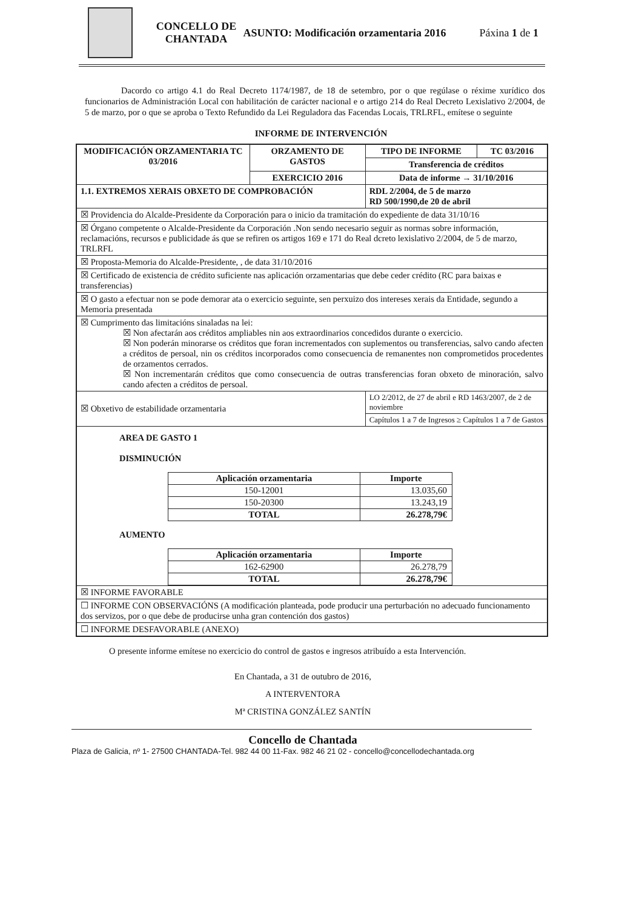CONCELLO DE CHANTADA
ASUNTO: Modificación orzamentaria 2016
Páxina 1 de 1
Dacordo co artigo 4.1 do Real Decreto 1174/1987, de 18 de setembro, por o que regúlase o réxime xurídico dos funcionarios de Administración Local con habilitación de carácter nacional e o artigo 214 do Real Decreto Lexislativo 2/2004, de 5 de marzo, por o que se aproba o Texto Refundido da Lei Reguladora das Facendas Locais, TRLRFL, emítese o seguinte
INFORME DE INTERVENCIÓN
| MODIFICACIÓN ORZAMENTARIA TC 03/2016 | ORZAMENTO DE GASTOS | TIPO DE INFORME | TC 03/2016 |
| | | Transferencia de créditos | |
| | EXERCICIO 2016 | Data de informe → 31/10/2016 | |
| 1.1. EXTREMOS XERAIS OBXETO DE COMPROBACIÓN | | RDL 2/2004, de 5 de marzo RD 500/1990,de 20 de abril | |
| ☒ Providencia do Alcalde-Presidente da Corporación para o inicio da tramitación do expediente de data 31/10/16 | | | |
| ☒ Órgano competente o Alcalde-Presidente da Corporación .Non sendo necesario seguir as normas sobre información, reclamacións, recursos e publicidade ás que se refiren os artigos 169 e 171 do Real dcreto lexislativo 2/2004, de 5 de marzo, TRLRFL | | | |
| ☒ Proposta-Memoria do Alcalde-Presidente, , de data 31/10/2016 | | | |
| ☒ Certificado de existencia de crédito suficiente nas aplicación orzamentarias que debe ceder crédito (RC para baixas e transferencias) | | | |
| ☒ O gasto a efectuar non se pode demorar ata o exercicio seguinte, sen perxuizo dos intereses xerais da Entidade, segundo a Memoria presentada | | | |
| ☒ Cumprimento das limitacións sinaladas na lei: ☒ Non afectarán aos créditos ampliables nin aos extraordinarios concedidos durante o exercicio. ☒ Non poderán minorarse os créditos que foran incrementados con suplementos ou transferencias, salvo cando afecten a créditos de persoal, nin os créditos incorporados como consecuencia de remanentes non comprometidos procedentes de orzamentos cerrados. ☒ Non incrementarán créditos que como consecuencia de outras transferencias foran obxeto de minoración, salvo cando afecten a créditos de persoal. | | | |
| ☒ Obxetivo de estabilidade orzamentaria | | LO 2/2012, de 27 de abril e RD 1463/2007, de 2 de noviembre | |
| | | Capítulos 1 a 7 de Ingresos ≥ Capítulos 1 a 7 de Gastos | |
| AREA DE GASTO 1 DISMINUCIÓN / Aplicación orzamentaria / Importe / / 150-12001 / 13.035,60 / / 150-20300 / 13.243,19 / / TOTAL / 26.278,79€ / AUMENTO / Aplicación orzamentaria / Importe / / 162-62900 / 26.278,79 / / TOTAL / 26.278,79€ / | | | |
| ☒ INFORME FAVORABLE | | | |
| ☐ INFORME CON OBSERVACIÓNS (A modificación planteada, pode producir una perturbación no adecuado funcionamento dos servizos, por o que debe de producirse unha gran contención dos gastos) | | | |
| ☐ INFORME DESFAVORABLE (ANEXO) | | | |
O presente informe emítese no exercicio do control de gastos e ingresos atribuído a esta Intervención.
En Chantada, a 31 de outubro de 2016,
A INTERVENTORA
Mª CRISTINA GONZÁLEZ SANTÍN
Concello de Chantada
Plaza de Galicia, nº 1- 27500 CHANTADA-Tel. 982 44 00 11-Fax. 982 46 21 02 - concello@concellodechantada.org